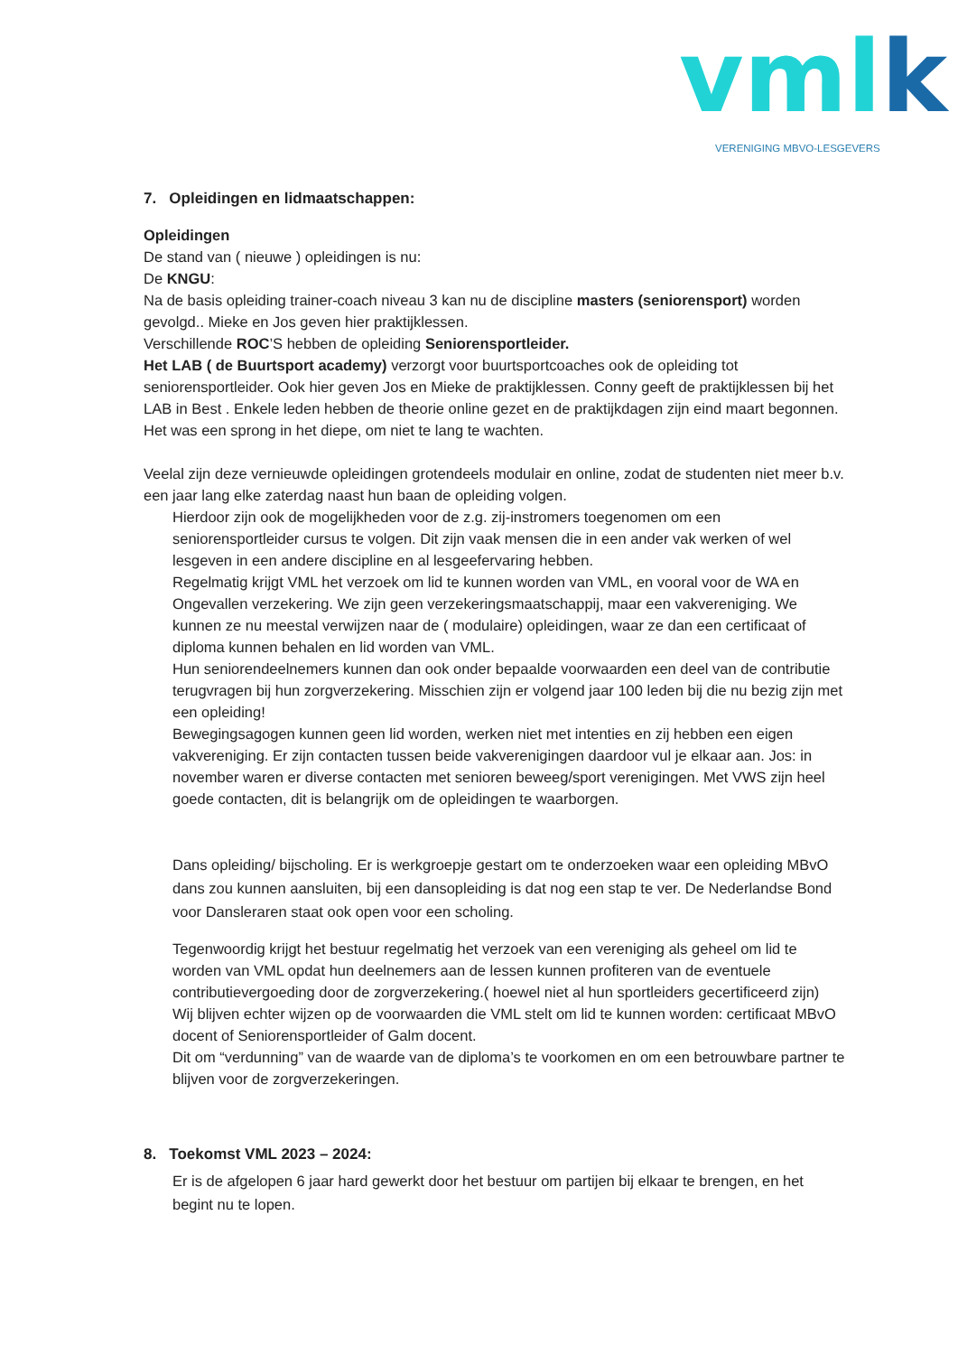vmlk VERENIGING MBVO-LESGEVERS
7. Opleidingen en lidmaatschappen:
Opleidingen
De stand van ( nieuwe ) opleidingen is nu:
De KNGU:
Na de basis opleiding trainer-coach niveau 3 kan nu de discipline masters (seniorensport) worden gevolgd.. Mieke en Jos geven hier praktijklessen.
Verschillende ROC’S hebben de opleiding Seniorensportleider.
Het LAB ( de Buurtsport academy) verzorgt voor buurtsportcoaches ook de opleiding tot seniorensportleider. Ook hier geven Jos en Mieke de praktijklessen. Conny geeft de praktijklessen bij het LAB in Best . Enkele leden hebben de theorie online gezet en de praktijkdagen zijn eind maart begonnen. Het was een sprong in het diepe, om niet te lang te wachten.
Veelal zijn deze vernieuwde opleidingen grotendeels modulair en online, zodat de studenten niet meer b.v. een jaar lang elke zaterdag naast hun baan de opleiding volgen.
Hierdoor zijn ook de mogelijkheden voor de z.g. zij-instromers toegenomen om een seniorensportleider cursus te volgen. Dit zijn vaak mensen die in een ander vak werken of wel lesgeven in een andere discipline en al lesgeefervaring hebben.
Regelmatig krijgt VML het verzoek om lid te kunnen worden van VML, en vooral voor de WA en Ongevallen verzekering. We zijn geen verzekeringsmaatschappij, maar een vakvereniging. We kunnen ze nu meestal verwijzen naar de ( modulaire) opleidingen, waar ze dan een certificaat of diploma kunnen behalen en lid worden van VML.
Hun seniorendeelnemers kunnen dan ook onder bepaalde voorwaarden een deel van de contributie terugvragen bij hun zorgverzekering. Misschien zijn er volgend jaar 100 leden bij die nu bezig zijn met een opleiding!
Bewegingsagogen kunnen geen lid worden, werken niet met intenties en zij hebben een eigen vakvereniging. Er zijn contacten tussen beide vakverenigingen daardoor vul je elkaar aan. Jos: in november waren er diverse contacten met senioren beweeg/sport verenigingen. Met VWS zijn heel goede contacten, dit is belangrijk om de opleidingen te waarborgen.
Dans opleiding/ bijscholing. Er is werkgroepje gestart om te onderzoeken waar een opleiding MBvO dans zou kunnen aansluiten, bij een dansopleiding is dat nog een stap te ver. De Nederlandse Bond voor Dansleraren staat ook open voor een scholing.
Tegenwoordig krijgt het bestuur regelmatig het verzoek van een vereniging als geheel om lid te worden van VML opdat hun deelnemers aan de lessen kunnen profiteren van de eventuele contributievergoeding door de zorgverzekering.( hoewel niet al hun sportleiders gecertificeerd zijn)
Wij blijven echter wijzen op de voorwaarden die VML stelt om lid te kunnen worden: certificaat MBvO docent of Seniorensportleider of Galm docent.
Dit om “verdunning” van de waarde van de diploma’s te voorkomen en om een betrouwbare partner te blijven voor de zorgverzekeringen.
8. Toekomst VML 2023 – 2024:
Er is de afgelopen 6 jaar hard gewerkt door het bestuur om partijen bij elkaar te brengen, en het begint nu te lopen.